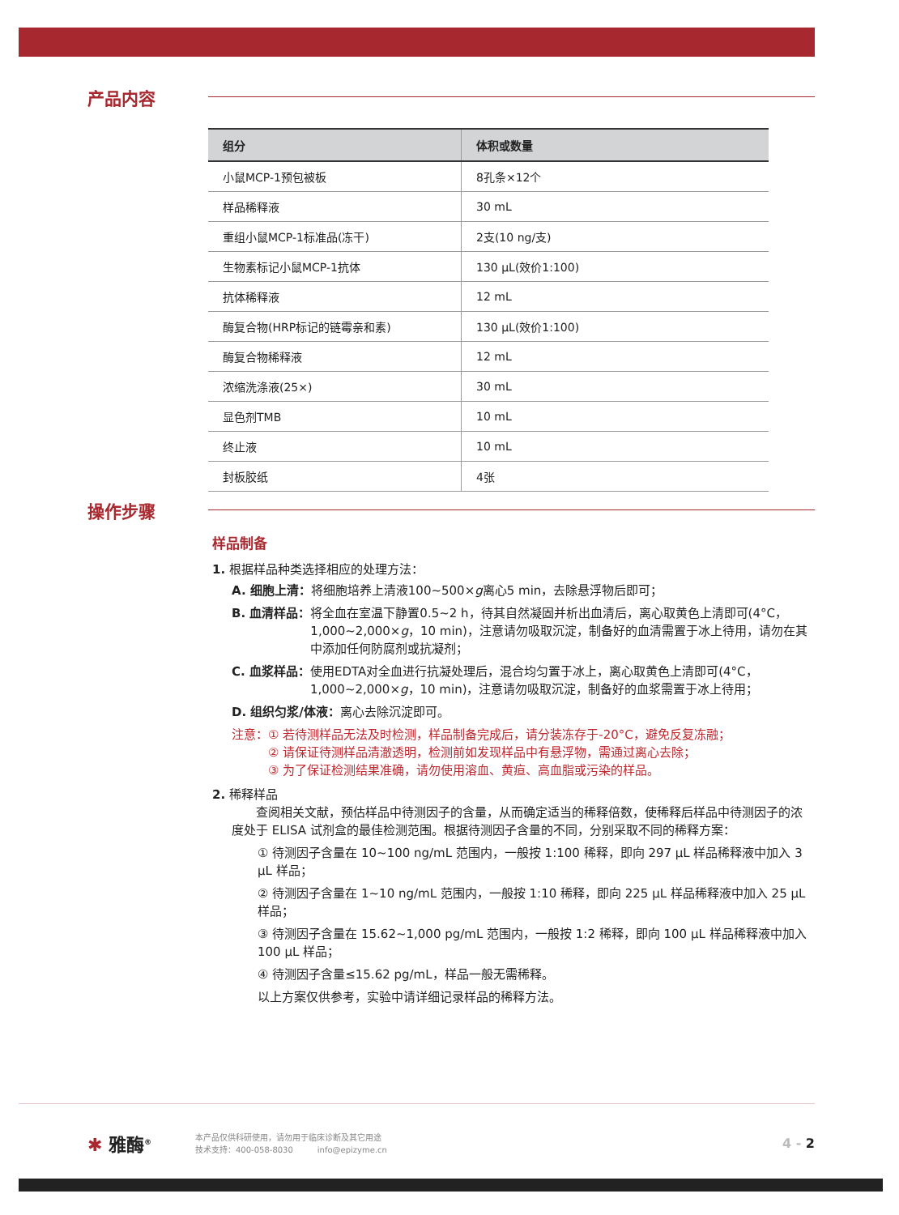产品内容
| 组分 | 体积或数量 |
| --- | --- |
| 小鼠MCP-1预包被板 | 8孔条×12个 |
| 样品稀释液 | 30 mL |
| 重组小鼠MCP-1标准品(冻干) | 2支(10 ng/支) |
| 生物素标记小鼠MCP-1抗体 | 130 μL(效价1:100) |
| 抗体稀释液 | 12 mL |
| 酶复合物(HRP标记的链霉亲和素) | 130 μL(效价1:100) |
| 酶复合物稀释液 | 12 mL |
| 浓缩洗涤液(25×) | 30 mL |
| 显色剂TMB | 10 mL |
| 终止液 | 10 mL |
| 封板胶纸 | 4张 |
操作步骤
样品制备
1. 根据样品种类选择相应的处理方法：
A. 细胞上清： 将细胞培养上清液100~500×g离心5 min，去除悬浮物后即可；
B. 血清样品： 将全血在室温下静置0.5~2 h，待其自然凝固并析出血清后，离心取黄色上清即可(4°C，1,000~2,000×g，10 min)，注意请勿吸取沉淀，制备好的血清需置于冰上待用，请勿在其中添加任何防腐剂或抗凝剂；
C. 血浆样品： 使用EDTA对全血进行抗凝处理后，混合均匀置于冰上，离心取黄色上清即可(4°C，1,000~2,000×g，10 min)，注意请勿吸取沉淀，制备好的血浆需置于冰上待用；
D. 组织匀浆/体液： 离心去除沉淀即可。
注意：① 若待测样品无法及时检测，样品制备完成后，请分装冻存于-20°C，避免反复冻融；
　　　② 请保证待测样品清澈透明，检测前如发现样品中有悬浮物，需通过离心去除；
　　　③ 为了保证检测结果准确，请勿使用溶血、黄疸、高血脂或污染的样品。
2. 稀释样品
　　查阅相关文献，预估样品中待测因子的含量，从而确定适当的稀释倍数，使稀释后样品中待测因子的浓度处于 ELISA 试剂盒的最佳检测范围。根据待测因子含量的不同，分别采取不同的稀释方案：
① 待测因子含量在 10~100 ng/mL 范围内，一般按 1:100 稀释，即向 297 μL 样品稀释液中加入 3 μL 样品；
② 待测因子含量在 1~10 ng/mL 范围内，一般按 1:10 稀释，即向 225 μL 样品稀释液中加入 25 μL 样品；
③ 待测因子含量在 15.62~1,000 pg/mL 范围内，一般按 1:2 稀释，即向 100 μL 样品稀释液中加入 100 μL 样品；
④ 待测因子含量≤15.62 pg/mL，样品一般无需稀释。
以上方案仅供参考，实验中请详细记录样品的稀释方法。
✱ 雅酶<sup>®</sup>
本产品仅供科研使用，请勿用于临床诊断及其它用途
技术支持：400-058-8030　　　info@epizyme.cn
4 - 2